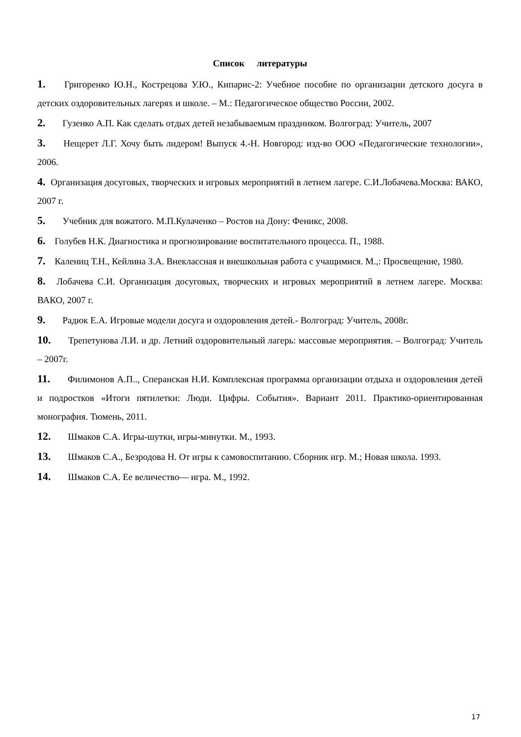Список литературы
1. Григоренко Ю.Н., Кострецова У.Ю., Кипарис-2: Учебное пособие по организации детского досуга в детских оздоровительных лагерях и школе. – М.: Педагогическое общество России, 2002.
2. Гузенко А.П. Как сделать отдых детей незабываемым праздником. Волгоград: Учитель, 2007
3. Нещерет Л.Г. Хочу быть лидером! Выпуск 4.-Н. Новгород: изд-во ООО «Педагогические технологии», 2006.
4. Организация досуговых, творческих и игровых мероприятий в летнем лагере. С.И.Лобачева.Москва: ВАКО, 2007 г.
5. Учебник для вожатого. М.П.Кулаченко – Ростов на Дону: Феникс, 2008.
6. Голубев Н.К. Диагностика и прогнозирование воспитательного процесса. П., 1988.
7. Калениц Т.Н., Кейлина З.А. Внеклассная и внешкольная работа с учащимися. М.,: Просвещение, 1980.
8. Лобачева С.И. Организация досуговых, творческих и игровых мероприятий в летнем лагере. Москва: ВАКО, 2007 г.
9. Радюк Е.А. Игровые модели досуга и оздоровления детей.- Волгоград: Учитель, 2008г.
10. Трепетунова Л.И. и др. Летний оздоровительный лагерь: массовые мероприятия. – Волгоград: Учитель – 2007г.
11. Филимонов А.П.., Сперанская Н.И. Комплексная программа организации отдыха и оздоровления детей и подростков «Итоги пятилетки: Люди. Цифры. События». Вариант 2011. Практико-ориентированная монография. Тюмень, 2011.
12. Шмаков С.А. Игры-шутки, игры-минутки. М., 1993.
13. Шмаков С.А., Безродова Н. От игры к самовоспитанию. Сборник игр. М.; Новая школа. 1993.
14. Шмаков С.А. Ее величество— игра. М., 1992.
17